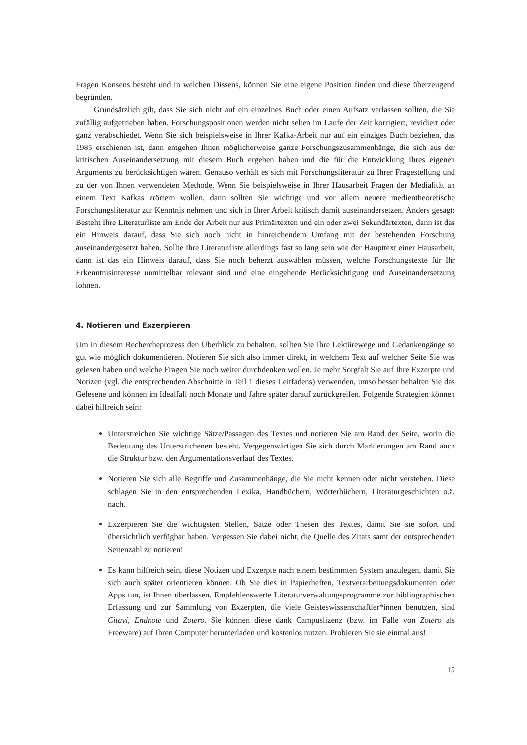Fragen Konsens besteht und in welchen Dissens, können Sie eine eigene Position finden und diese überzeugend begründen.
Grundsätzlich gilt, dass Sie sich nicht auf ein einzelnes Buch oder einen Aufsatz verlassen sollten, die Sie zufällig aufgetrieben haben. Forschungspositionen werden nicht selten im Laufe der Zeit korrigiert, revidiert oder ganz verabschiedet. Wenn Sie sich beispielsweise in Ihrer Kafka-Arbeit nur auf ein einziges Buch beziehen, das 1985 erschienen ist, dann entgehen Ihnen möglicherweise ganze Forschungszusammenhänge, die sich aus der kritischen Auseinandersetzung mit diesem Buch ergeben haben und die für die Entwicklung Ihres eigenen Arguments zu berücksichtigen wären. Genauso verhält es sich mit Forschungsliteratur zu Ihrer Fragestellung und zu der von Ihnen verwendeten Methode. Wenn Sie beispielsweise in Ihrer Hausarbeit Fragen der Medialität an einem Text Kafkas erörtern wollen, dann sollten Sie wichtige und vor allem neuere medientheoretische Forschungsliteratur zur Kenntnis nehmen und sich in Ihrer Arbeit kritisch damit auseinandersetzen. Anders gesagt: Besteht Ihre Literaturliste am Ende der Arbeit nur aus Primärtexten und ein oder zwei Sekundärtexten, dann ist das ein Hinweis darauf, dass Sie sich noch nicht in hinreichendem Umfang mit der bestehenden Forschung auseinandergesetzt haben. Sollte Ihre Literaturliste allerdings fast so lang sein wie der Haupttext einer Hausarbeit, dann ist das ein Hinweis darauf, dass Sie noch beherzt auswählen müssen, welche Forschungstexte für Ihr Erkenntnisinteresse unmittelbar relevant sind und eine eingehende Berücksichtigung und Auseinandersetzung lohnen.
4. Notieren und Exzerpieren
Um in diesem Rechercheprozess den Überblick zu behalten, sollten Sie Ihre Lektürewege und Gedankengänge so gut wie möglich dokumentieren. Notieren Sie sich also immer direkt, in welchem Text auf welcher Seite Sie was gelesen haben und welche Fragen Sie noch weiter durchdenken wollen. Je mehr Sorgfalt Sie auf Ihre Exzerpte und Notizen (vgl. die entsprechenden Abschnitte in Teil 1 dieses Leitfadens) verwenden, umso besser behalten Sie das Gelesene und können im Idealfall noch Monate und Jahre später darauf zurückgreifen. Folgende Strategien können dabei hilfreich sein:
Unterstreichen Sie wichtige Sätze/Passagen des Textes und notieren Sie am Rand der Seite, worin die Bedeutung des Unterstrichenen besteht. Vergegenwärtigen Sie sich durch Markierungen am Rand auch die Struktur bzw. den Argumentationsverlauf des Textes.
Notieren Sie sich alle Begriffe und Zusammenhänge, die Sie nicht kennen oder nicht verstehen. Diese schlagen Sie in den entsprechenden Lexika, Handbüchern, Wörterbüchern, Literaturgeschichten o.ä. nach.
Exzerpieren Sie die wichtigsten Stellen, Sätze oder Thesen des Textes, damit Sie sie sofort und übersichtlich verfügbar haben. Vergessen Sie dabei nicht, die Quelle des Zitats samt der entsprechenden Seitenzahl zu notieren!
Es kann hilfreich sein, diese Notizen und Exzerpte nach einem bestimmten System anzulegen, damit Sie sich auch später orientieren können. Ob Sie dies in Papierheften, Textverarbeitungsdokumenten oder Apps tun, ist Ihnen überlassen. Empfehlenswerte Literaturverwaltungsprogramme zur bibliographischen Erfassung und zur Sammlung von Exzerpten, die viele Geisteswissenschaftler*innen benutzen, sind Citavi, Endnote und Zotero. Sie können diese dank Campuslizenz (bzw. im Falle von Zotero als Freeware) auf Ihren Computer herunterladen und kostenlos nutzen. Probieren Sie sie einmal aus!
15